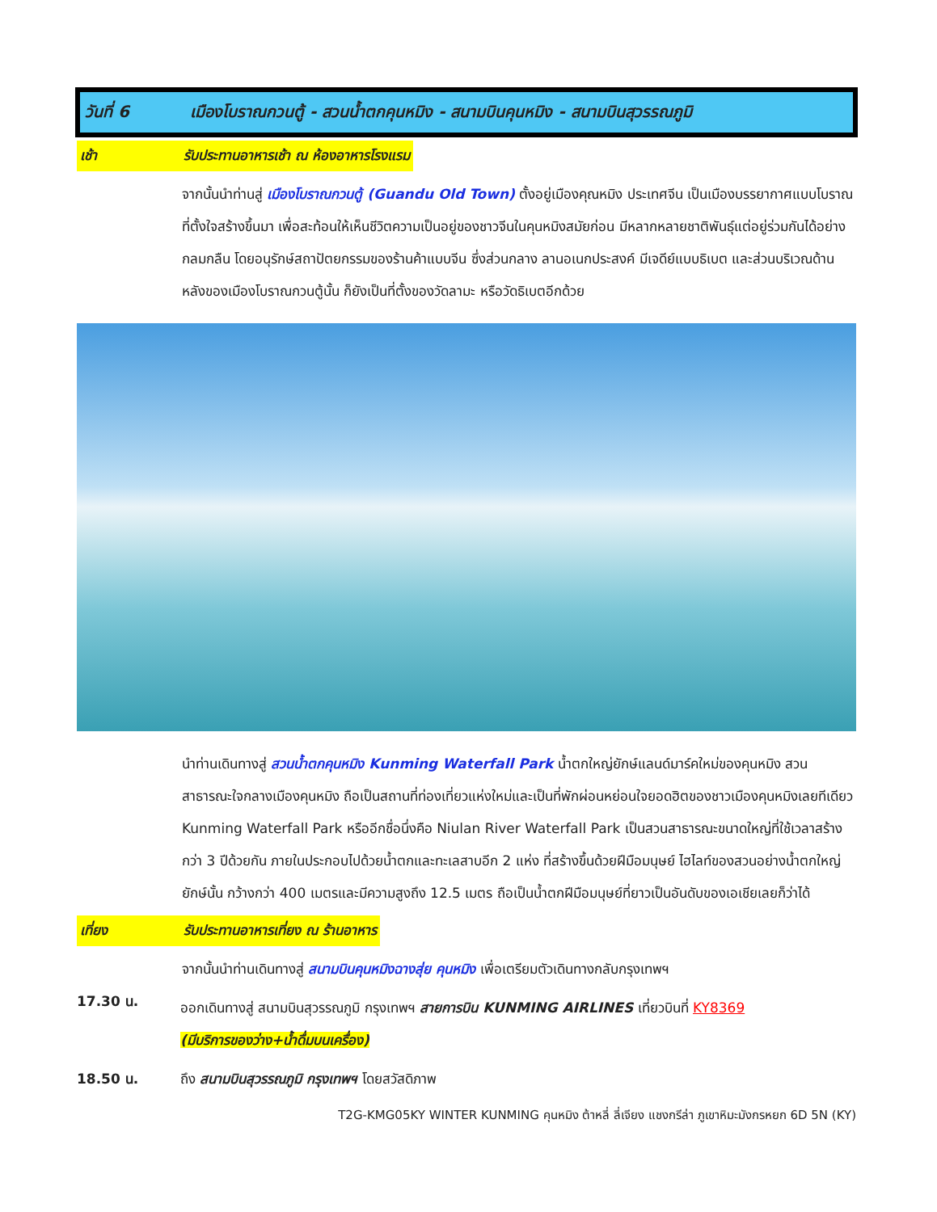วันที่ 6 เมืองโบราณกวนตู้ - สวนน้ำตกคุนหมิง - สนามบินคุนหมิง - สนามบินสุวรรณภูมิ
เช้า รับประทานอาหารเช้า ณ ห้องอาหารโรงแรม
จากนั้นนำท่านสู่ เมืองโบราณกวนตู้ (Guandu Old Town) ตั้งอยู่เมืองคุณหมิง ประเทศจีน เป็นเมืองบรรยากาศแบบโบราณที่ตั้งใจสร้างขึ้นมา เพื่อสะท้อนให้เห็นชีวิตความเป็นอยู่ของชาวจีนในคุนหมิงสมัยก่อน มีหลากหลายชาติพันธุ์แต่อยู่ร่วมกันได้อย่างกลมกลืน โดยอนุรักษ์สถาปัตยกรรมของร้านค้าแบบจีน ซึ่งส่วนกลาง ลานอเนกประสงค์ มีเจดีย์แบบธิเบต และส่วนบริเวณด้านหลังของเมืองโบราณกวนตู้นั้น ก็ยังเป็นที่ตั้งของวัดลามะ หรือวัดธิเบตอีกด้วย
นำท่านเดินทางสู่ สวนน้ำตกคุนหมิง Kunming Waterfall Park น้ำตกใหญ่ยักษ์แลนด์มาร์คใหม่ของคุนหมิง สวนสาธารณะใจกลางเมืองคุนหมิง ถือเป็นสถานที่ท่องเที่ยวแห่งใหม่และเป็นที่พักผ่อนหย่อนใจยอดฮิตของชาวเมืองคุนหมิงเลยทีเดียว Kunming Waterfall Park หรืออีกชื่อนึ่งคือ Niulan River Waterfall Park เป็นสวนสาธารณะขนาดใหญ่ที่ใช้เวลาสร้างกว่า 3 ปีด้วยกัน ภายในประกอบไปด้วยน้ำตกและทะเลสาบอีก 2 แห่ง ที่สร้างขึ้นด้วยฝีมือมนุษย์ ไฮไลท์ของสวนอย่างน้ำตกใหญ่ยักษ์นั้น กว้างกว่า 400 เมตรและมีความสูงถึง 12.5 เมตร ถือเป็นน้ำตกฝีมือมนุษย์ที่ยาวเป็นอันดับของเอเชียเลยก็ว่าได้
เที่ยง รับประทานอาหารเที่ยง ณ ร้านอาหาร
จากนั้นนำท่านเดินทางสู่ สนามบินคุนหมิงฉางสุ่ย คุนหมิง เพื่อเตรียมตัวเดินทางกลับกรุงเทพฯ
17.30 น.
ออกเดินทางสู่ สนามบินสุวรรณภูมิ กรุงเทพฯ สายการบิน KUNMING AIRLINES เที่ยวบินที่ KY8369
(มีบริการของว่าง+น้ำดื่มบนเครื่อง)
18.50 น. ถึง สนามบินสุวรรณภูมิ กรุงเทพฯ โดยสวัสดิภาพ
T2G-KMG05KY WINTER KUNMING คุนหมิง ต้าหลี่ ลี่เจียง แชงกรีล่า ภูเขาหิมะมังกรหยก 6D 5N (KY)